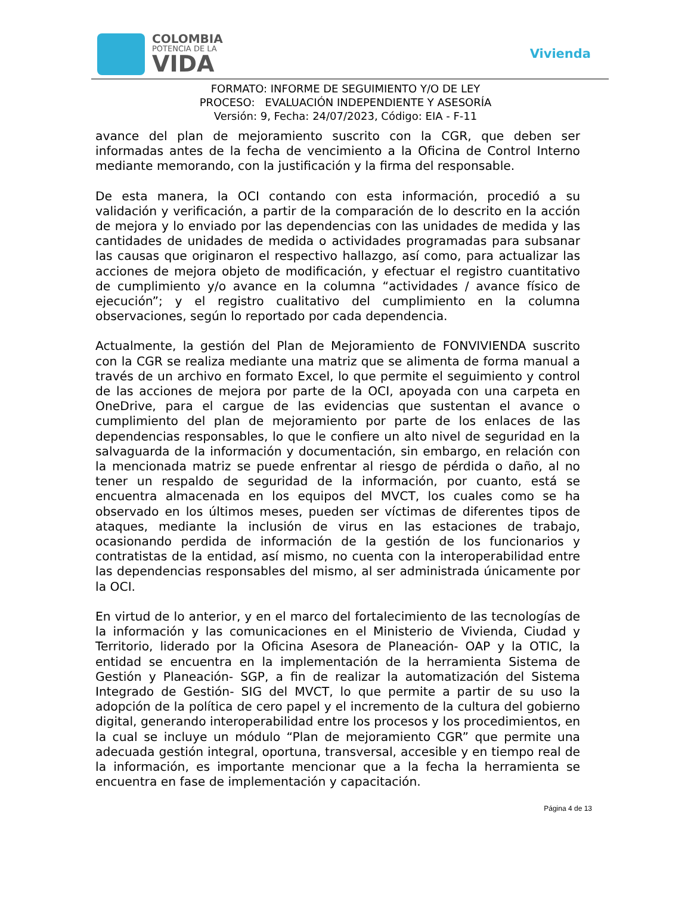COLOMBIA
POTENCIA DE LA
VIDA
Vivienda
FORMATO: INFORME DE SEGUIMIENTO Y/O DE LEY
PROCESO: EVALUACIÓN INDEPENDIENTE Y ASESORÍA
Versión: 9, Fecha: 24/07/2023, Código: EIA - F-11
avance del plan de mejoramiento suscrito con la CGR, que deben ser informadas antes de la fecha de vencimiento a la Oficina de Control Interno mediante memorando, con la justificación y la firma del responsable.
De esta manera, la OCI contando con esta información, procedió a su validación y verificación, a partir de la comparación de lo descrito en la acción de mejora y lo enviado por las dependencias con las unidades de medida y las cantidades de unidades de medida o actividades programadas para subsanar las causas que originaron el respectivo hallazgo, así como, para actualizar las acciones de mejora objeto de modificación, y efectuar el registro cuantitativo de cumplimiento y/o avance en la columna “actividades / avance físico de ejecución”; y el registro cualitativo del cumplimiento en la columna observaciones, según lo reportado por cada dependencia.
Actualmente, la gestión del Plan de Mejoramiento de FONVIVIENDA suscrito con la CGR se realiza mediante una matriz que se alimenta de forma manual a través de un archivo en formato Excel, lo que permite el seguimiento y control de las acciones de mejora por parte de la OCI, apoyada con una carpeta en OneDrive, para el cargue de las evidencias que sustentan el avance o cumplimiento del plan de mejoramiento por parte de los enlaces de las dependencias responsables, lo que le confiere un alto nivel de seguridad en la salvaguarda de la información y documentación, sin embargo, en relación con la mencionada matriz se puede enfrentar al riesgo de pérdida o daño, al no tener un respaldo de seguridad de la información, por cuanto, está se encuentra almacenada en los equipos del MVCT, los cuales como se ha observado en los últimos meses, pueden ser víctimas de diferentes tipos de ataques, mediante la inclusión de virus en las estaciones de trabajo, ocasionando perdida de información de la gestión de los funcionarios y contratistas de la entidad, así mismo, no cuenta con la interoperabilidad entre las dependencias responsables del mismo, al ser administrada únicamente por la OCI.
En virtud de lo anterior, y en el marco del fortalecimiento de las tecnologías de la información y las comunicaciones en el Ministerio de Vivienda, Ciudad y Territorio, liderado por la Oficina Asesora de Planeación- OAP y la OTIC, la entidad se encuentra en la implementación de la herramienta Sistema de Gestión y Planeación- SGP, a fin de realizar la automatización del Sistema Integrado de Gestión- SIG del MVCT, lo que permite a partir de su uso la adopción de la política de cero papel y el incremento de la cultura del gobierno digital, generando interoperabilidad entre los procesos y los procedimientos, en la cual se incluye un módulo “Plan de mejoramiento CGR” que permite una adecuada gestión integral, oportuna, transversal, accesible y en tiempo real de la información, es importante mencionar que a la fecha la herramienta se encuentra en fase de implementación y capacitación.
Página 4 de 13